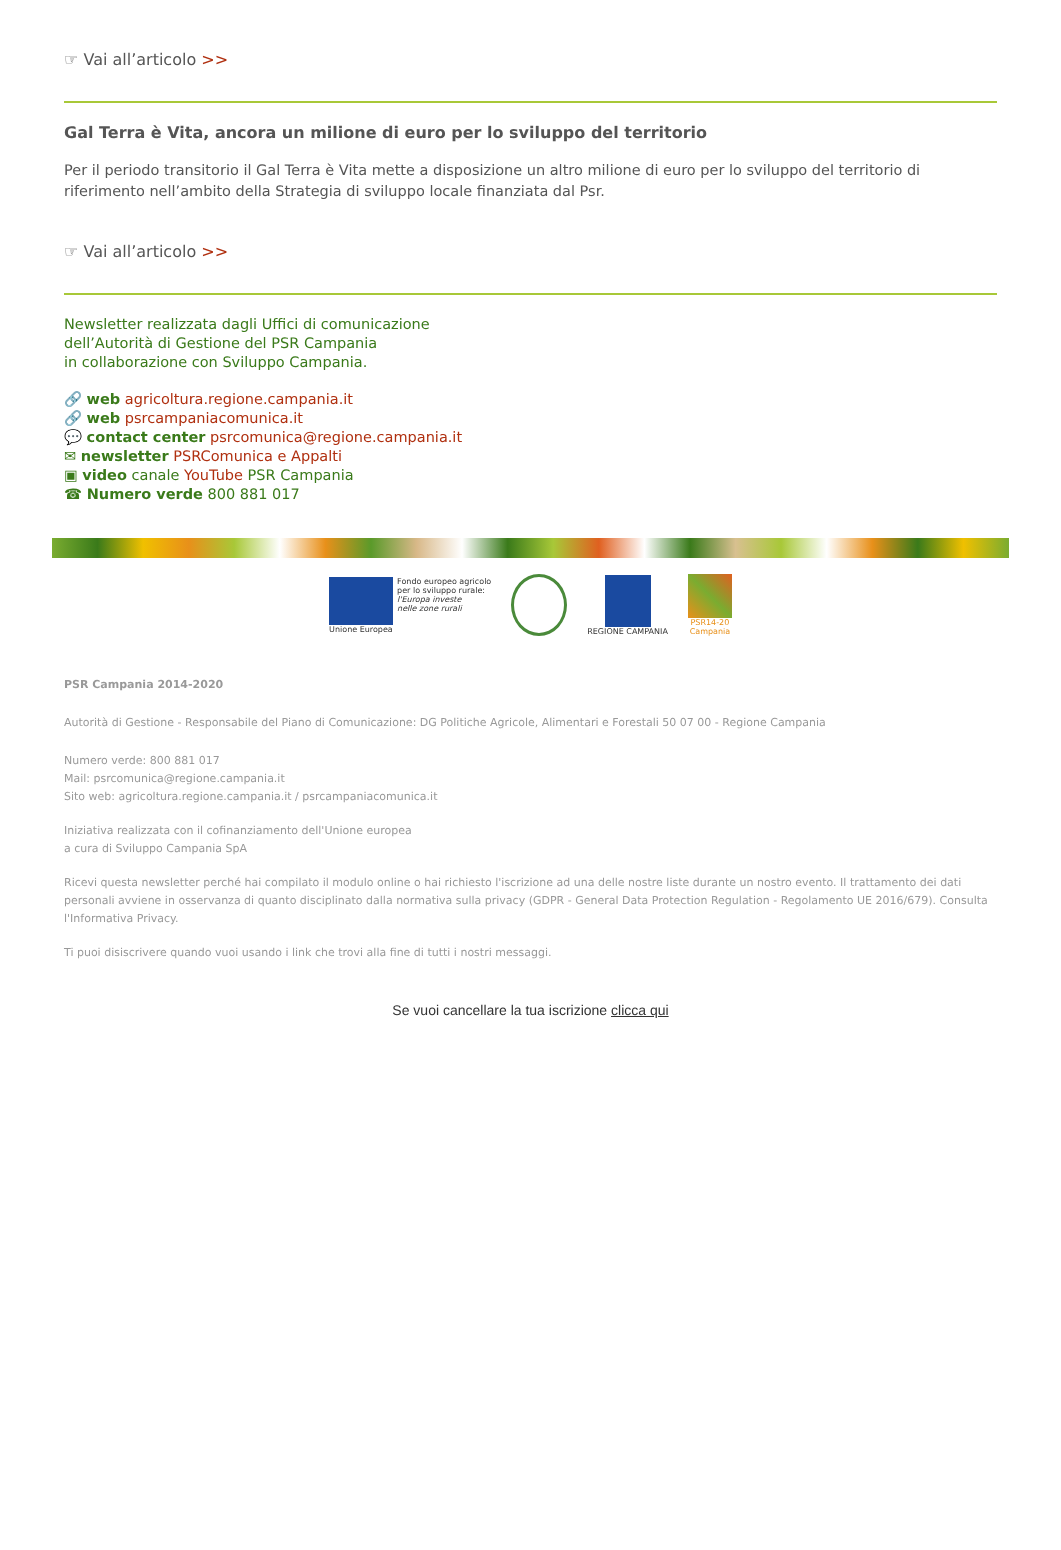☞ Vai all’articolo >>
Gal Terra è Vita, ancora un milione di euro per lo sviluppo del territorio
Per il periodo transitorio il Gal Terra è Vita mette a disposizione un altro milione di euro per lo sviluppo del territorio di riferimento nell’ambito della Strategia di sviluppo locale finanziata dal Psr.
☞ Vai all’articolo >>
Newsletter realizzata dagli Uffici di comunicazione
dell’Autorità di Gestione del PSR Campania
in collaborazione con Sviluppo Campania.
🔗 web agricoltura.regione.campania.it
🔗 web psrcampaniacomunica.it
💬 contact center psrcomunica@regione.campania.it
✉ newsletter PSRComunica e Appalti
▣ video canale YouTube PSR Campania
☎ Numero verde 800 881 017
Fondo europeo agricolo
per lo sviluppo rurale:
l'Europa investe
nelle zone rurali
Unione Europea
REGIONE CAMPANIA
PSR14-20
Campania
PSR Campania 2014-2020
Autorità di Gestione - Responsabile del Piano di Comunicazione: DG Politiche Agricole, Alimentari e Forestali 50 07 00 - Regione Campania
Numero verde: 800 881 017
Mail: psrcomunica@regione.campania.it
Sito web: agricoltura.regione.campania.it / psrcampaniacomunica.it
Iniziativa realizzata con il cofinanziamento dell'Unione europea
a cura di Sviluppo Campania SpA
Ricevi questa newsletter perché hai compilato il modulo online o hai richiesto l'iscrizione ad una delle nostre liste durante un nostro evento. Il trattamento dei dati personali avviene in osservanza di quanto disciplinato dalla normativa sulla privacy (GDPR - General Data Protection Regulation - Regolamento UE 2016/679). Consulta l'Informativa Privacy.
Ti puoi disiscrivere quando vuoi usando i link che trovi alla fine di tutti i nostri messaggi.
Se vuoi cancellare la tua iscrizione clicca qui